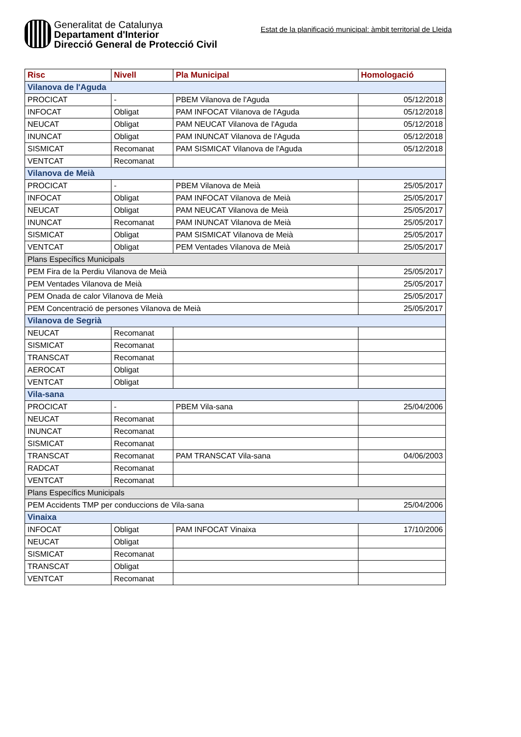Generalitat de Catalunya
Departament d'Interior
Direcció General de Protecció Civil
Estat de la planificació municipal: àmbit territorial de Lleida
| Risc | Nivell | Pla Municipal | Homologació |
| --- | --- | --- | --- |
| Vilanova de l'Aguda | | | |
| PROCICAT | - | PBEM Vilanova de l'Aguda | 05/12/2018 |
| INFOCAT | Obligat | PAM INFOCAT Vilanova de l'Aguda | 05/12/2018 |
| NEUCAT | Obligat | PAM NEUCAT Vilanova de l'Aguda | 05/12/2018 |
| INUNCAT | Obligat | PAM INUNCAT Vilanova de l'Aguda | 05/12/2018 |
| SISMICAT | Recomanat | PAM SISMICAT Vilanova de l'Aguda | 05/12/2018 |
| VENTCAT | Recomanat | | |
| Vilanova de Meià | | | |
| PROCICAT | - | PBEM Vilanova de Meià | 25/05/2017 |
| INFOCAT | Obligat | PAM INFOCAT Vilanova de Meià | 25/05/2017 |
| NEUCAT | Obligat | PAM NEUCAT Vilanova de Meià | 25/05/2017 |
| INUNCAT | Recomanat | PAM INUNCAT Vilanova de Meià | 25/05/2017 |
| SISMICAT | Obligat | PAM SISMICAT Vilanova de Meià | 25/05/2017 |
| VENTCAT | Obligat | PEM Ventades Vilanova de Meià | 25/05/2017 |
| Plans Específics Municipals | | | |
| PEM Fira de la Perdiu Vilanova de Meià | | | 25/05/2017 |
| PEM Ventades Vilanova de Meià | | | 25/05/2017 |
| PEM Onada de calor Vilanova de Meià | | | 25/05/2017 |
| PEM Concentració de persones Vilanova de Meià | | | 25/05/2017 |
| Vilanova de Segrià | | | |
| NEUCAT | Recomanat | | |
| SISMICAT | Recomanat | | |
| TRANSCAT | Recomanat | | |
| AEROCAT | Obligat | | |
| VENTCAT | Obligat | | |
| Vila-sana | | | |
| PROCICAT | - | PBEM Vila-sana | 25/04/2006 |
| NEUCAT | Recomanat | | |
| INUNCAT | Recomanat | | |
| SISMICAT | Recomanat | | |
| TRANSCAT | Recomanat | PAM TRANSCAT Vila-sana | 04/06/2003 |
| RADCAT | Recomanat | | |
| VENTCAT | Recomanat | | |
| Plans Específics Municipals | | | |
| PEM Accidents TMP per conduccions de Vila-sana | | | 25/04/2006 |
| Vinaixa | | | |
| INFOCAT | Obligat | PAM INFOCAT Vinaixa | 17/10/2006 |
| NEUCAT | Obligat | | |
| SISMICAT | Recomanat | | |
| TRANSCAT | Obligat | | |
| VENTCAT | Recomanat | | |